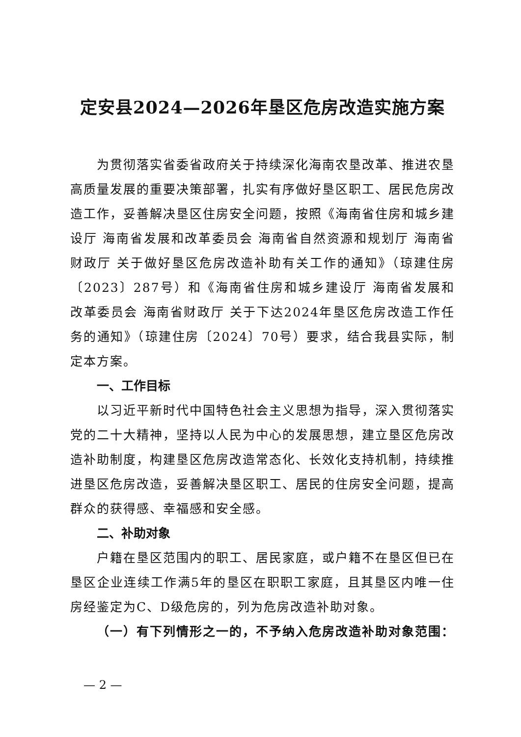定安县2024—2026年垦区危房改造实施方案
为贯彻落实省委省政府关于持续深化海南农垦改革、推进农垦高质量发展的重要决策部署，扎实有序做好垦区职工、居民危房改造工作，妥善解决垦区住房安全问题，按照《海南省住房和城乡建设厅 海南省发展和改革委员会 海南省自然资源和规划厅 海南省财政厅 关于做好垦区危房改造补助有关工作的通知》（琼建住房〔2023〕287号）和《海南省住房和城乡建设厅 海南省发展和改革委员会 海南省财政厅 关于下达2024年垦区危房改造工作任务的通知》（琼建住房〔2024〕70号）要求，结合我县实际，制定本方案。
一、工作目标
以习近平新时代中国特色社会主义思想为指导，深入贯彻落实党的二十大精神，坚持以人民为中心的发展思想，建立垦区危房改造补助制度，构建垦区危房改造常态化、长效化支持机制，持续推进垦区危房改造，妥善解决垦区职工、居民的住房安全问题，提高群众的获得感、幸福感和安全感。
二、补助对象
户籍在垦区范围内的职工、居民家庭，或户籍不在垦区但已在垦区企业连续工作满5年的垦区在职职工家庭，且其垦区内唯一住房经鉴定为C、D级危房的，列为危房改造补助对象。
（一）有下列情形之一的，不予纳入危房改造补助对象范围：
— 2 —